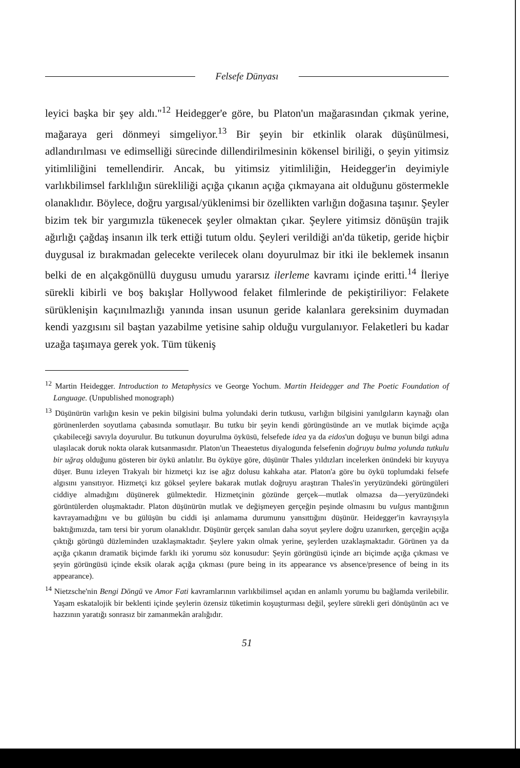Felsefe Dünyası
leyici başka bir şey aldı."<sup>12</sup> Heidegger'e göre, bu Platon'un mağarasından çıkmak yerine, mağaraya geri dönmeyi simgeliyor.<sup>13</sup> Bir şeyin bir etkinlik olarak düşünülmesi, adlandırılması ve edimselliği sürecinde dillendirilmesinin kökensel biriliği, o şeyin yitimsiz yitimliliğini temellendirir. Ancak, bu yitimsiz yitimliliğin, Heidegger'in deyimiyle varlıkbilimsel farklılığın sürekliliği açığa çıkanın açığa çıkmayana ait olduğunu göstermekle olanaklıdır. Böylece, doğru yargısal/yüklenimsi bir özellikten varlığın doğasına taşınır. Şeyler bizim tek bir yargımızla tükenecek şeyler olmaktan çıkar. Şeylere yitimsiz dönüşün trajik ağırlığı çağdaş insanın ilk terk ettiği tutum oldu. Şeyleri verildiği an'da tüketip, geride hiçbir duygusal iz bırakmadan gelecekte verilecek olanı doyurulmaz bir itki ile beklemek insanın belki de en alçakgönüllü duygusu umudu yararsız ilerleme kavramı içinde eritti.<sup>14</sup> İleriye sürekli kibirli ve boş bakışlar Hollywood felaket filmlerinde de pekiştiriliyor: Felakete sürüklenişin kaçınılmazlığı yanında insan usunun geride kalanlara gereksinim duymadan kendi yazgısını sil baştan yazabilme yetisine sahip olduğu vurgulanıyor. Felaketleri bu kadar uzağa taşımaya gerek yok. Tüm tükeniş
<sup>12</sup> Martin Heidegger. Introduction to Metaphysics ve George Yochum. Martin Heidegger and The Poetic Foundation of Language. (Unpublished monograph)
<sup>13</sup> Düşünürün varlığın kesin ve pekin bilgisini bulma yolundaki derin tutkusu, varlığın bilgisini yanılgıların kaynağı olan görünenlerden soyutlama çabasında somutlaşır. Bu tutku bir şeyin kendi görüngüsünde arı ve mutlak biçimde açığa çıkabileceği savıyla doyurulur. Bu tutkunun doyurulma öyküsü, felsefede idea ya da eidos'un doğuşu ve bunun bilgi adına ulaşılacak doruk nokta olarak kutsanmasıdır. Platon'un Theaestetus diyalogunda felsefenin doğruyu bulma yolunda tutkulu bir uğraş olduğunu gösteren bir öykü anlatılır. Bu öyküye göre, düşünür Thales yıldızları incelerken önündeki bir kuyuya düşer. Bunu izleyen Trakyalı bir hizmetçi kız ise ağız dolusu kahkaha atar. Platon'a göre bu öykü toplumdaki felsefe algısını yansıtıyor. Hizmetçi kız göksel şeylere bakarak mutlak doğruyu araştıran Thales'in yeryüzündeki görüngüleri ciddiye almadığını düşünerek gülmektedir. Hizmetçinin gözünde gerçek—mutlak olmazsa da—yeryüzündeki görüntülerden oluşmaktadır. Platon düşünürün mutlak ve değişmeyen gerçeğin peşinde olmasını bu vulgus mantığının kavrayamadığını ve bu gülüşün bu ciddi işi anlamama durumunu yansıttığını düşünür. Heidegger'in kavrayışıyla baktığımızda, tam tersi bir yorum olanaklıdır. Düşünür gerçek sanılan daha soyut şeylere doğru uzanırken, gerçeğin açığa çıktığı görüngü düzleminden uzaklaşmaktadır. Şeylere yakın olmak yerine, şeylerden uzaklaşmaktadır. Görünen ya da açığa çıkanın dramatik biçimde farklı iki yorumu söz konusudur: Şeyin görüngüsü içinde arı biçimde açığa çıkması ve şeyin görüngüsü içinde eksik olarak açığa çıkması (pure being in its appearance vs absence/presence of being in its appearance).
<sup>14</sup> Nietzsche'nin Bengi Döngü ve Amor Fati kavramlarının varlıkbilimsel açıdan en anlamlı yorumu bu bağlamda verilebilir. Yaşam eskatalojik bir beklenti içinde şeylerin özensiz tüketimin koşuşturması değil, şeylere sürekli geri dönüşünün acı ve hazzının yaratığı sonrasız bir zamanmekân aralığıdır.
51